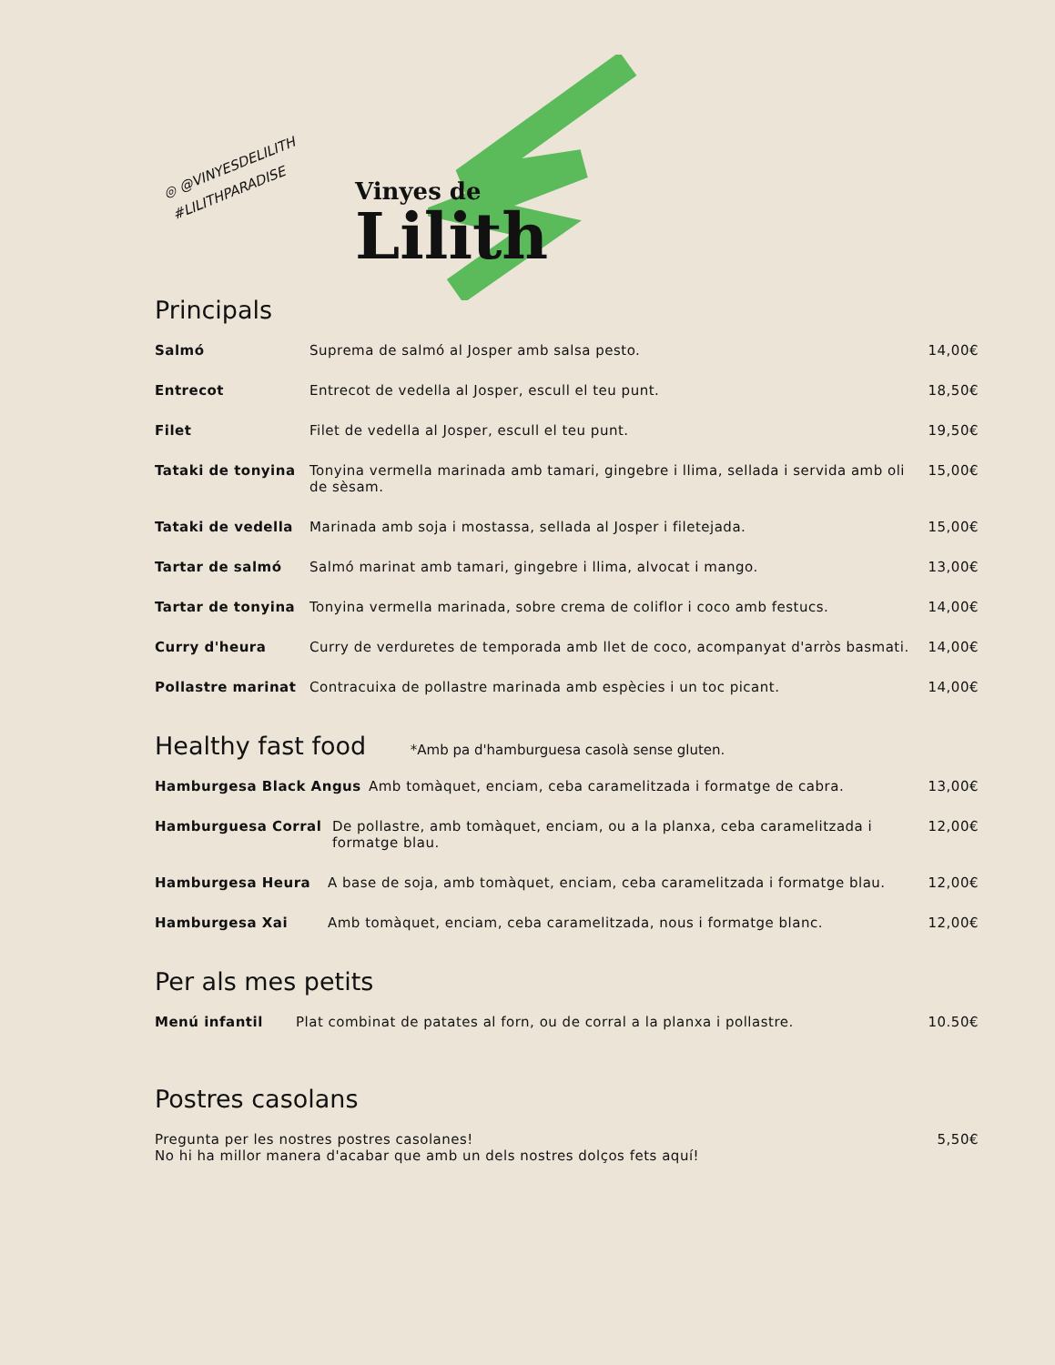◎ @VINYESDELILITH
#LILITHPARADISE
Vinyes de
Lilith
Principals
Salmó Suprema de salmó al Josper amb salsa pesto. 14,00€
Entrecot Entrecot de vedella al Josper, escull el teu punt. 18,50€
Filet Filet de vedella al Josper, escull el teu punt. 19,50€
Tataki de tonyina Tonyina vermella marinada amb tamari, gingebre i llima, sellada i servida amb oli de sèsam. 15,00€
Tataki de vedella Marinada amb soja i mostassa, sellada al Josper i filetejada. 15,00€
Tartar de salmó Salmó marinat amb tamari, gingebre i llima, alvocat i mango. 13,00€
Tartar de tonyina Tonyina vermella marinada, sobre crema de coliflor i coco amb festucs. 14,00€
Curry d'heura Curry de verduretes de temporada amb llet de coco, acompanyat d'arròs basmati. 14,00€
Pollastre marinat Contracuixa de pollastre marinada amb espècies i un toc picant. 14,00€
Healthy fast food *Amb pa d'hamburguesa casolà sense gluten.
Hamburgesa Black Angus Amb tomàquet, enciam, ceba caramelitzada i formatge de cabra. 13,00€
Hamburguesa Corral De pollastre, amb tomàquet, enciam, ou a la planxa, ceba caramelitzada i formatge blau. 12,00€
Hamburgesa Heura A base de soja, amb tomàquet, enciam, ceba caramelitzada i formatge blau. 12,00€
Hamburgesa Xai Amb tomàquet, enciam, ceba caramelitzada, nous i formatge blanc. 12,00€
Per als mes petits
Menú infantil Plat combinat de patates al forn, ou de corral a la planxa i pollastre. 10.50€
Postres casolans
Pregunta per les nostres postres casolanes!
No hi ha millor manera d'acabar que amb un dels nostres dolços fets aquí! 5,50€